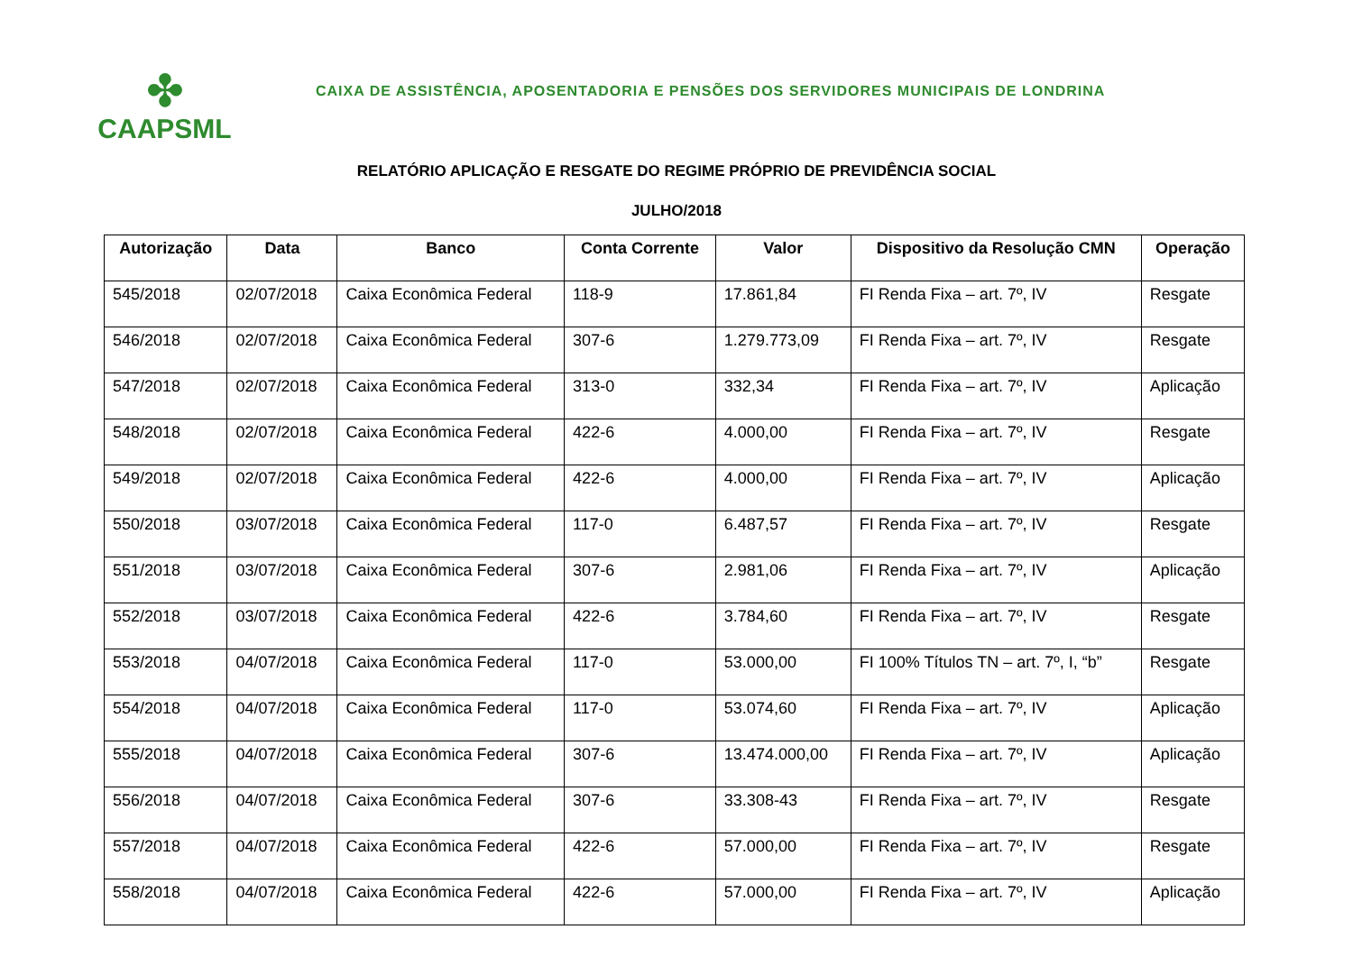✤
CAAPSML
CAIXA DE ASSISTÊNCIA, APOSENTADORIA E PENSÕES DOS SERVIDORES MUNICIPAIS DE LONDRINA
RELATÓRIO APLICAÇÃO E RESGATE DO REGIME PRÓPRIO DE PREVIDÊNCIA SOCIAL
JULHO/2018
| Autorização | Data | Banco | Conta Corrente | Valor | Dispositivo da Resolução CMN | Operação |
| --- | --- | --- | --- | --- | --- | --- |
| 545/2018 | 02/07/2018 | Caixa Econômica Federal | 118-9 | 17.861,84 | FI Renda Fixa – art. 7º, IV | Resgate |
| 546/2018 | 02/07/2018 | Caixa Econômica Federal | 307-6 | 1.279.773,09 | FI Renda Fixa – art. 7º, IV | Resgate |
| 547/2018 | 02/07/2018 | Caixa Econômica Federal | 313-0 | 332,34 | FI Renda Fixa – art. 7º, IV | Aplicação |
| 548/2018 | 02/07/2018 | Caixa Econômica Federal | 422-6 | 4.000,00 | FI Renda Fixa – art. 7º, IV | Resgate |
| 549/2018 | 02/07/2018 | Caixa Econômica Federal | 422-6 | 4.000,00 | FI Renda Fixa – art. 7º, IV | Aplicação |
| 550/2018 | 03/07/2018 | Caixa Econômica Federal | 117-0 | 6.487,57 | FI Renda Fixa – art. 7º, IV | Resgate |
| 551/2018 | 03/07/2018 | Caixa Econômica Federal | 307-6 | 2.981,06 | FI Renda Fixa – art. 7º, IV | Aplicação |
| 552/2018 | 03/07/2018 | Caixa Econômica Federal | 422-6 | 3.784,60 | FI Renda Fixa – art. 7º, IV | Resgate |
| 553/2018 | 04/07/2018 | Caixa Econômica Federal | 117-0 | 53.000,00 | FI 100% Títulos TN – art. 7º, I, “b” | Resgate |
| 554/2018 | 04/07/2018 | Caixa Econômica Federal | 117-0 | 53.074,60 | FI Renda Fixa – art. 7º, IV | Aplicação |
| 555/2018 | 04/07/2018 | Caixa Econômica Federal | 307-6 | 13.474.000,00 | FI Renda Fixa – art. 7º, IV | Aplicação |
| 556/2018 | 04/07/2018 | Caixa Econômica Federal | 307-6 | 33.308-43 | FI Renda Fixa – art. 7º, IV | Resgate |
| 557/2018 | 04/07/2018 | Caixa Econômica Federal | 422-6 | 57.000,00 | FI Renda Fixa – art. 7º, IV | Resgate |
| 558/2018 | 04/07/2018 | Caixa Econômica Federal | 422-6 | 57.000,00 | FI Renda Fixa – art. 7º, IV | Aplicação |